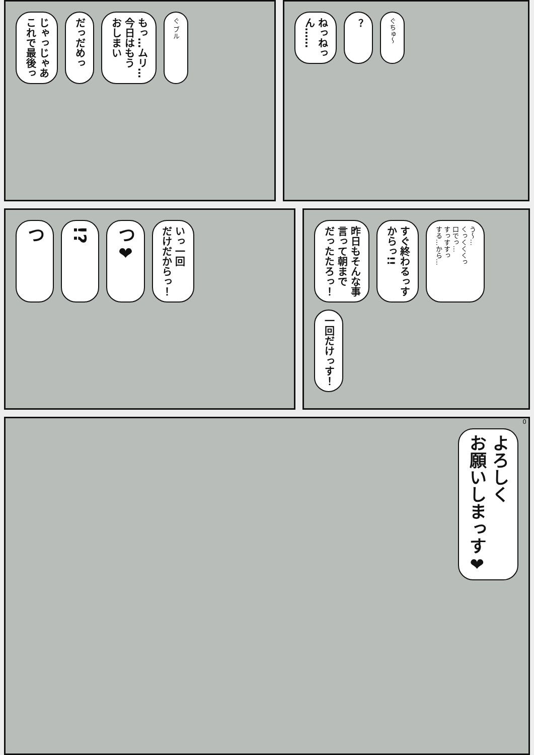じゃっじゃあ
これで最後っ
だっだめっ
もっ…ムリ…
今日はもう
おしまい
ぐ ブル
ねっねっ
ん……
？
ぐちゅ～
つ
!?
つ❤
いっ一回
だけだからっ！
昨日もそんな事
言って朝まで
だったたろっ！
すぐ終わるっす
からっ!!
う～…
くっくくくっ
口でっ…
すっすすっ
する…から…
一回だけっす！
0
よろしく
お願いしまっす❤